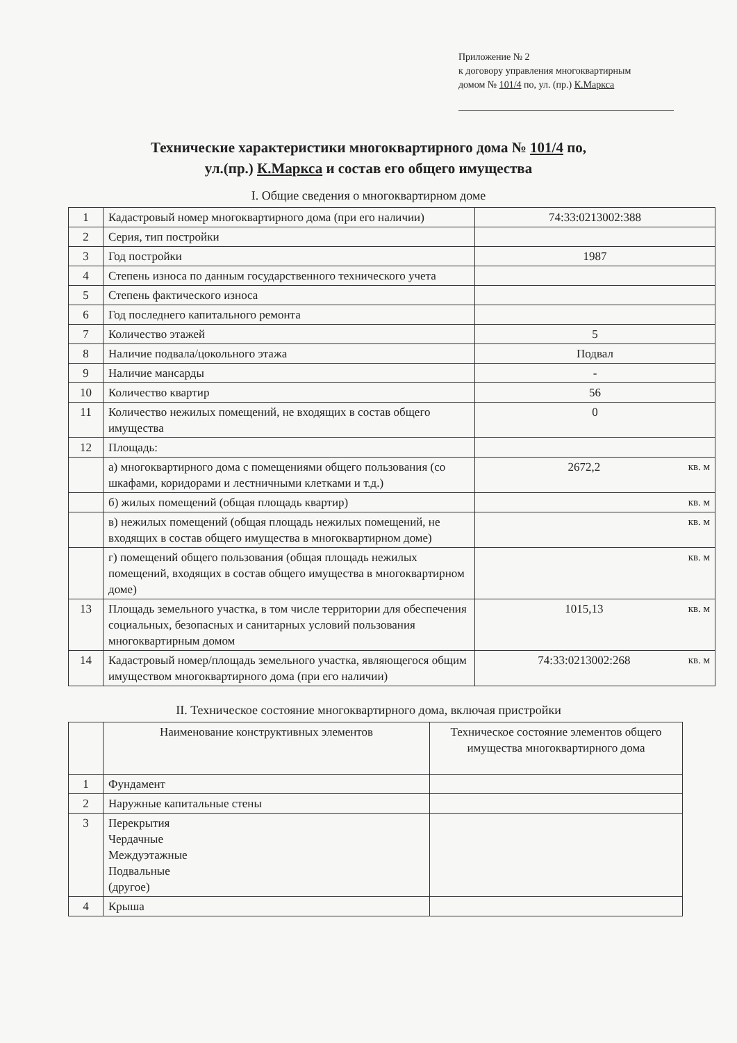Приложение № 2
к договору управления многоквартирным
домом № 101/4 по, ул. (пр.) К.Маркса
Технические характеристики многоквартирного дома № 101/4 по,
ул.(пр.) К.Маркса и состав его общего имущества
I. Общие сведения о многоквартирном доме
| 1 | Кадастровый номер многоквартирного дома (при его наличии) | 74:33:0213002:388 |
| 2 | Серия, тип постройки | |
| 3 | Год постройки | 1987 |
| 4 | Степень износа по данным государственного технического учета | |
| 5 | Степень фактического износа | |
| 6 | Год последнего капитального ремонта | |
| 7 | Количество этажей | 5 |
| 8 | Наличие подвала/цокольного этажа | Подвал |
| 9 | Наличие мансарды | - |
| 10 | Количество квартир | 56 |
| 11 | Количество нежилых помещений, не входящих в состав общего имущества | 0 |
| 12 | Площадь: | |
| | а) многоквартирного дома с помещениями общего пользования (со шкафами, коридорами и лестничными клетками и т.д.) | 2672,2 кв. м |
| | б) жилых помещений (общая площадь квартир) | кв. м |
| | в) нежилых помещений (общая площадь нежилых помещений, не входящих в состав общего имущества в многоквартирном доме) | кв. м |
| | г) помещений общего пользования (общая площадь нежилых помещений, входящих в состав общего имущества в многоквартирном доме) | кв. м |
| 13 | Площадь земельного участка, в том числе территории для обеспечения социальных, безопасных и санитарных условий пользования многоквартирным домом | 1015,13 кв. м |
| 14 | Кадастровый номер/площадь земельного участка, являющегося общим имуществом многоквартирного дома (при его наличии) | 74:33:0213002:268 кв. м |
II. Техническое состояние многоквартирного дома, включая пристройки
| | Наименование конструктивных элементов | Техническое состояние элементов общего имущества многоквартирного дома |
| 1 | Фундамент | |
| 2 | Наружные капитальные стены | |
| 3 | Перекрытия Чердачные Междуэтажные Подвальные (другое) | |
| 4 | Крыша | |